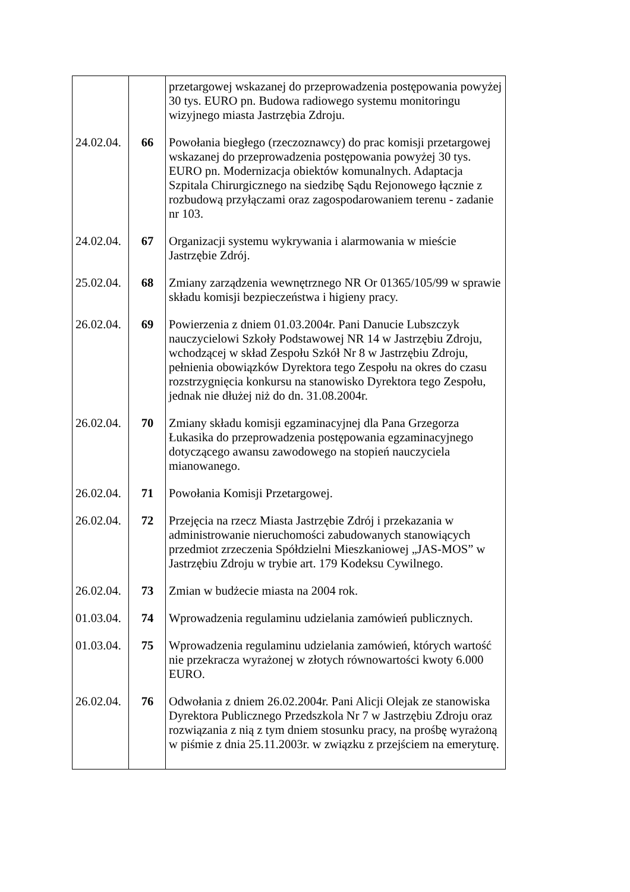| | | przetargowej wskazanej do przeprowadzenia postępowania powyżej 30 tys. EURO pn. Budowa radiowego systemu monitoringu wizyjnego miasta Jastrzębia Zdroju. |
| 24.02.04. | 66 | Powołania biegłego (rzeczoznawcy) do prac komisji przetargowej wskazanej do przeprowadzenia postępowania powyżej 30 tys. EURO pn. Modernizacja obiektów komunalnych. Adaptacja Szpitala Chirurgicznego na siedzibę Sądu Rejonowego łącznie z rozbudową przyłączami oraz zagospodarowaniem terenu - zadanie nr 103. |
| 24.02.04. | 67 | Organizacji systemu wykrywania i alarmowania w mieście Jastrzębie Zdrój. |
| 25.02.04. | 68 | Zmiany zarządzenia wewnętrznego NR Or 01365/105/99 w sprawie składu komisji bezpieczeństwa i higieny pracy. |
| 26.02.04. | 69 | Powierzenia z dniem 01.03.2004r. Pani Danucie Lubszczyk nauczycielowi Szkoły Podstawowej NR 14 w Jastrzębiu Zdroju, wchodzącej w skład Zespołu Szkół Nr 8 w Jastrzębiu Zdroju, pełnienia obowiązków Dyrektora tego Zespołu na okres do czasu rozstrzygnięcia konkursu na stanowisko Dyrektora tego Zespołu, jednak nie dłużej niż do dn. 31.08.2004r. |
| 26.02.04. | 70 | Zmiany składu komisji egzaminacyjnej dla Pana Grzegorza Łukasika do przeprowadzenia postępowania egzaminacyjnego dotyczącego awansu zawodowego na stopień nauczyciela mianowanego. |
| 26.02.04. | 71 | Powołania Komisji Przetargowej. |
| 26.02.04. | 72 | Przejęcia na rzecz Miasta Jastrzębie Zdrój i przekazania w administrowanie nieruchomości zabudowanych stanowiących przedmiot zrzeczenia Spółdzielni Mieszkaniowej „JAS-MOS” w Jastrzębiu Zdroju w trybie art. 179 Kodeksu Cywilnego. |
| 26.02.04. | 73 | Zmian w budżecie miasta na 2004 rok. |
| 01.03.04. | 74 | Wprowadzenia regulaminu udzielania zamówień publicznych. |
| 01.03.04. | 75 | Wprowadzenia regulaminu udzielania zamówień, których wartość nie przekracza wyrażonej w złotych równowartości kwoty 6.000 EURO. |
| 26.02.04. | 76 | Odwołania z dniem 26.02.2004r. Pani Alicji Olejak ze stanowiska Dyrektora Publicznego Przedszkola Nr 7 w Jastrzębiu Zdroju oraz rozwiązania z nią z tym dniem stosunku pracy, na prośbę wyrażoną w piśmie z dnia 25.11.2003r. w związku z przejściem na emeryturę. |